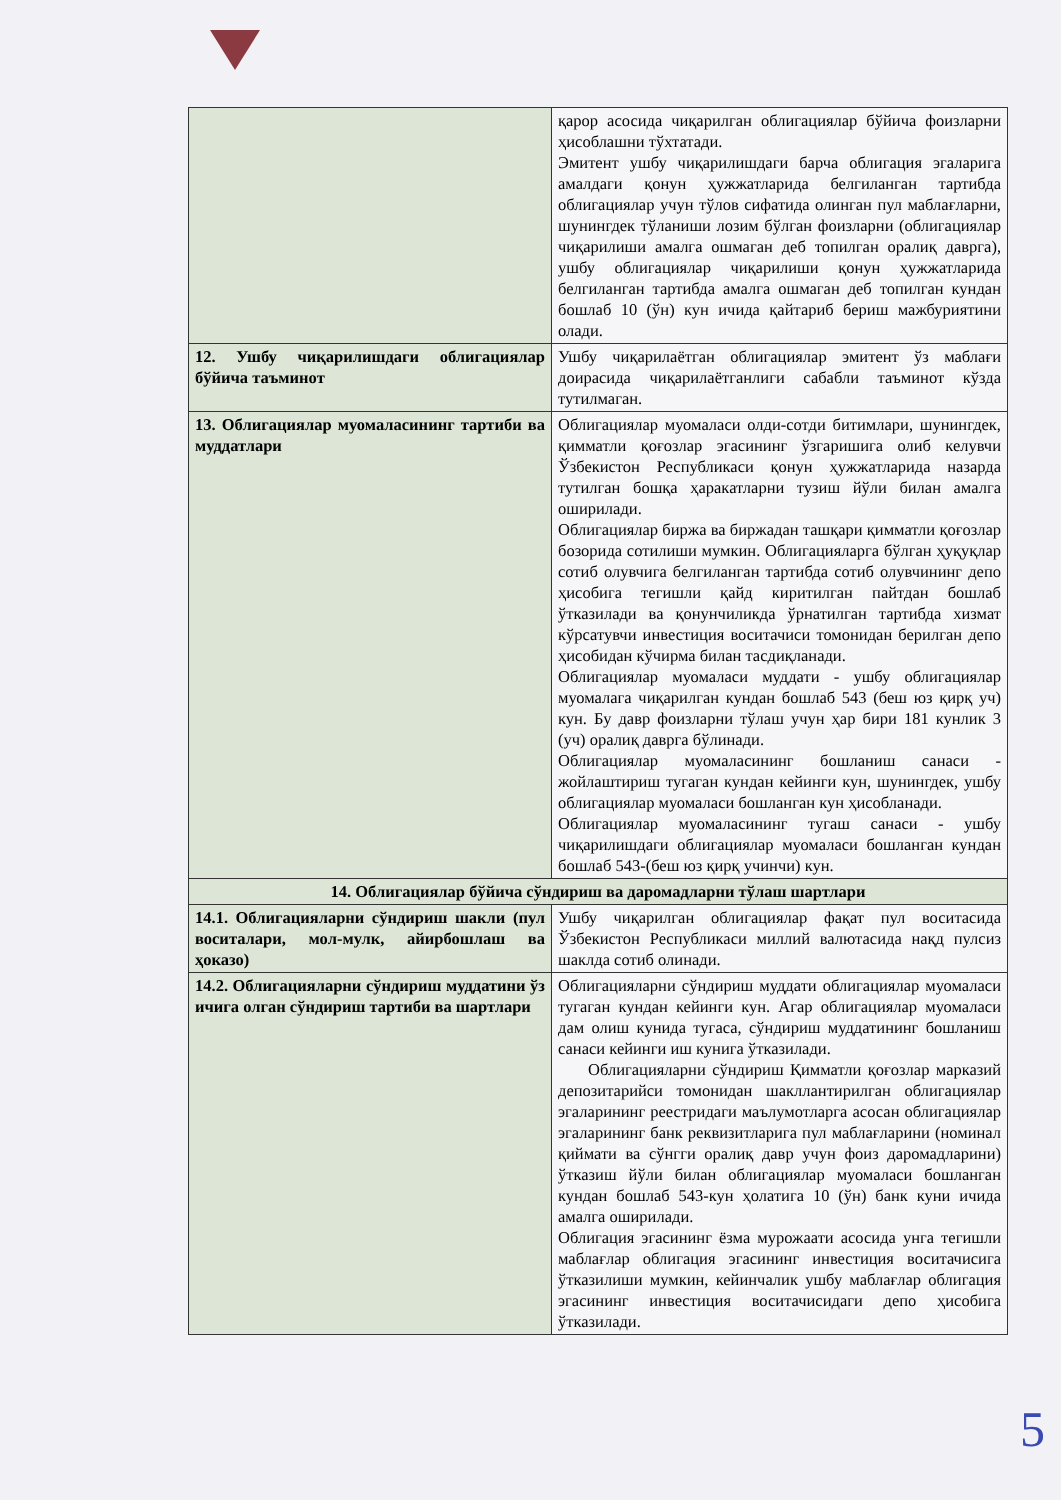| | қарор асосида чиқарилган облигациялар бўйича фоизларни ҳисоблашни тўхтатади. Эмитент ушбу чиқарилишдаги барча облигация эгаларига амалдаги қонун ҳужжатларида белгиланган тартибда облигациялар учун тўлов сифатида олинган пул маблағларни, шунингдек тўланиши лозим бўлган фоизларни (облигациялар чиқарилиши амалга ошмаган деб топилган оралиқ даврга), ушбу облигациялар чиқарилиши қонун ҳужжатларида белгиланган тартибда амалга ошмаган деб топилган кундан бошлаб 10 (ўн) кун ичида қайтариб бериш мажбуриятини олади. |
| 12. Ушбу чиқарилишдаги облигациялар бўйича таъминот | Ушбу чиқарилаётган облигациялар эмитент ўз маблағи доирасида чиқарилаётганлиги сабабли таъминот кўзда тутилмаган. |
| 13. Облигациялар муомаласининг тартиби ва муддатлари | Облигациялар муомаласи олди-сотди битимлари, шунингдек, қимматли қоғозлар эгасининг ўзгаришига олиб келувчи Ўзбекистон Республикаси қонун ҳужжатларида назарда тутилган бошқа ҳаракатларни тузиш йўли билан амалга оширилади. Облигациялар биржа ва биржадан ташқари қимматли қоғозлар бозорида сотилиши мумкин. Облигацияларга бўлган ҳуқуқлар сотиб олувчига белгиланган тартибда сотиб олувчининг депо ҳисобига тегишли қайд киритилган пайтдан бошлаб ўтказилади ва қонунчиликда ўрнатилган тартибда хизмат кўрсатувчи инвестиция воситачиси томонидан берилган депо ҳисобидан кўчирма билан тасдиқланади. Облигациялар муомаласи муддати - ушбу облигациялар муомалага чиқарилган кундан бошлаб 543 (беш юз қирқ уч) кун. Бу давр фоизларни тўлаш учун ҳар бири 181 кунлик 3 (уч) оралиқ даврга бўлинади. Облигациялар муомаласининг бошланиш санаси - жойлаштириш тугаган кундан кейинги кун, шунингдек, ушбу облигациялар муомаласи бошланган кун ҳисобланади. Облигациялар муомаласининг тугаш санаси - ушбу чиқарилишдаги облигациялар муомаласи бошланган кундан бошлаб 543-(беш юз қирқ учинчи) кун. |
| 14. Облигациялар бўйича сўндириш ва даромадларни тўлаш шартлари | |
| 14.1. Облигацияларни сўндириш шакли (пул воситалари, мол-мулк, айирбошлаш ва ҳоказо) | Ушбу чиқарилган облигациялар фақат пул воситасида Ўзбекистон Республикаси миллий валютасида нақд пулсиз шаклда сотиб олинади. |
| 14.2. Облигацияларни сўндириш муддатини ўз ичига олган сўндириш тартиби ва шартлари | Облигацияларни сўндириш муддати облигациялар муомаласи тугаган кундан кейинги кун. Агар облигациялар муомаласи дам олиш кунида тугаса, сўндириш муддатининг бошланиш санаси кейинги иш кунига ўтказилади. Облигацияларни сўндириш Қимматли қоғозлар марказий депозитарийси томонидан шакллантирилган облигациялар эгаларининг реестридаги маълумотларга асосан облигациялар эгаларининг банк реквизитларига пул маблағларини (номинал қиймати ва сўнгги оралиқ давр учун фоиз даромадларини) ўтказиш йўли билан облигациялар муомаласи бошланган кундан бошлаб 543-кун ҳолатига 10 (ўн) банк куни ичида амалга оширилади. Облигация эгасининг ёзма мурожаати асосида унга тегишли маблағлар облигация эгасининг инвестиция воситачисига ўтказилиши мумкин, кейинчалик ушбу маблағлар облигация эгасининг инвестиция воситачисидаги депо ҳисобига ўтказилади. |
5